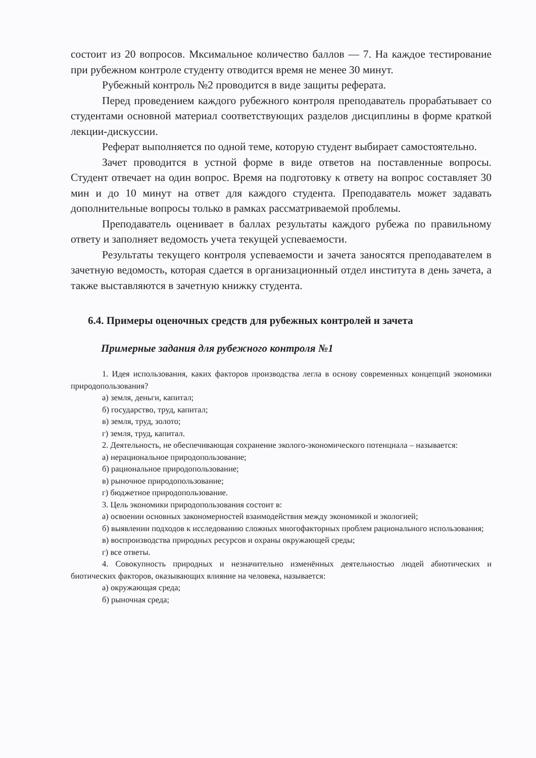состоит из 20 вопросов. Мксимальное количество баллов — 7. На каждое тестирование при рубежном контроле студенту отводится время не менее 30 минут.
Рубежный контроль №2 проводится в виде защиты реферата.
Перед проведением каждого рубежного контроля преподаватель прорабатывает со студентами основной материал соответствующих разделов дисциплины в форме краткой лекции-дискуссии.
Реферат выполняется по одной теме, которую студент выбирает самостоятельно.
Зачет проводится в устной форме в виде ответов на поставленные вопросы. Студент отвечает на один вопрос. Время на подготовку к ответу на вопрос составляет 30 мин и до 10 минут на ответ для каждого студента. Преподаватель может задавать дополнительные вопросы только в рамках рассматриваемой проблемы.
Преподаватель оценивает в баллах результаты каждого рубежа по правильному ответу и заполняет ведомость учета текущей успеваемости.
Результаты текущего контроля успеваемости и зачета заносятся преподавателем в зачетную ведомость, которая сдается в организационный отдел института в день зачета, а также выставляются в зачетную книжку студента.
6.4. Примеры оценочных средств для рубежных контролей и зачета
Примерные задания для рубежного контроля №1
1. Идея использования, каких факторов производства легла в основу современных концепций экономики природопользования?
а) земля, деньги, капитал;
б) государство, труд, капитал;
в) земля, труд, золото;
г) земля, труд, капитал.
2. Деятельность, не обеспечивающая сохранение эколого-экономического потенциала – называется:
а) нерациональное природопользование;
б) рациональное природопользование;
в) рыночное природопользование;
г) бюджетное природопользование.
3. Цель экономики природопользования состоит в:
а) освоении основных закономерностей взаимодействия между экономикой и экологией;
б) выявлении подходов к исследованию сложных многофакторных проблем рационального использования;
в) воспроизводства природных ресурсов и охраны окружающей среды;
г) все ответы.
4. Совокупность природных и незначительно изменённых деятельностью людей абиотических и биотических факторов, оказывающих влияние на человека, называется:
а) окружающая среда;
б) рыночная среда;